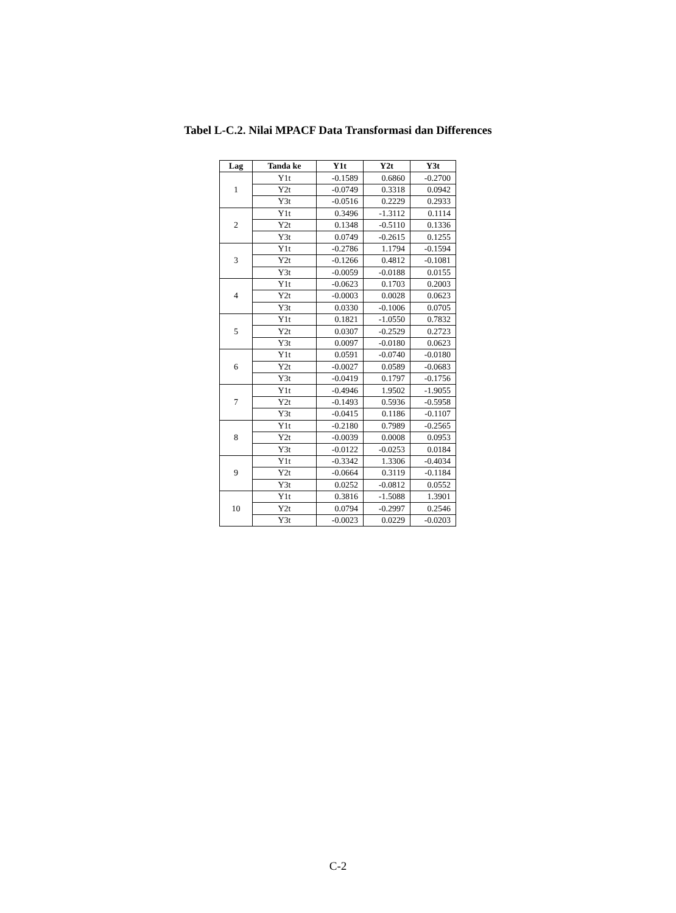Tabel L-C.2. Nilai MPACF Data Transformasi dan Differences
| Lag | Tanda ke | Y1t | Y2t | Y3t |
| --- | --- | --- | --- | --- |
| 1 | Y1t | -0.1589 | 0.6860 | -0.2700 |
| | Y2t | -0.0749 | 0.3318 | 0.0942 |
| | Y3t | -0.0516 | 0.2229 | 0.2933 |
| 2 | Y1t | 0.3496 | -1.3112 | 0.1114 |
| | Y2t | 0.1348 | -0.5110 | 0.1336 |
| | Y3t | 0.0749 | -0.2615 | 0.1255 |
| 3 | Y1t | -0.2786 | 1.1794 | -0.1594 |
| | Y2t | -0.1266 | 0.4812 | -0.1081 |
| | Y3t | -0.0059 | -0.0188 | 0.0155 |
| 4 | Y1t | -0.0623 | 0.1703 | 0.2003 |
| | Y2t | -0.0003 | 0.0028 | 0.0623 |
| | Y3t | 0.0330 | -0.1006 | 0.0705 |
| 5 | Y1t | 0.1821 | -1.0550 | 0.7832 |
| | Y2t | 0.0307 | -0.2529 | 0.2723 |
| | Y3t | 0.0097 | -0.0180 | 0.0623 |
| 6 | Y1t | 0.0591 | -0.0740 | -0.0180 |
| | Y2t | -0.0027 | 0.0589 | -0.0683 |
| | Y3t | -0.0419 | 0.1797 | -0.1756 |
| 7 | Y1t | -0.4946 | 1.9502 | -1.9055 |
| | Y2t | -0.1493 | 0.5936 | -0.5958 |
| | Y3t | -0.0415 | 0.1186 | -0.1107 |
| 8 | Y1t | -0.2180 | 0.7989 | -0.2565 |
| | Y2t | -0.0039 | 0.0008 | 0.0953 |
| | Y3t | -0.0122 | -0.0253 | 0.0184 |
| 9 | Y1t | -0.3342 | 1.3306 | -0.4034 |
| | Y2t | -0.0664 | 0.3119 | -0.1184 |
| | Y3t | 0.0252 | -0.0812 | 0.0552 |
| 10 | Y1t | 0.3816 | -1.5088 | 1.3901 |
| | Y2t | 0.0794 | -0.2997 | 0.2546 |
| | Y3t | -0.0023 | 0.0229 | -0.0203 |
C-2